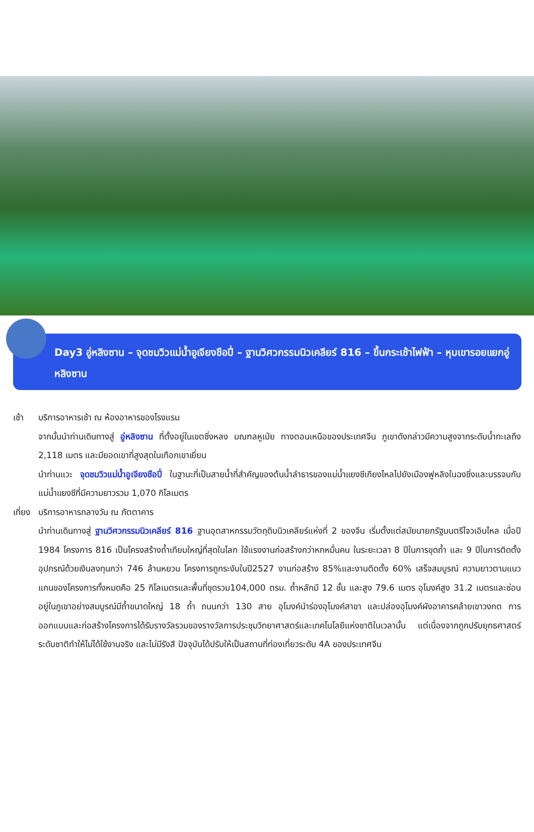Day3 อู่หลิงซาน – จุดชมวิวแม่น้ำอูเจียงชือปี่ – ฐานวิศวกรรมนิวเคลียร์ 816 – ขึ้นกระเช้าไฟฟ้า – หุบเขารอยแยกอู่หลิงซาน
เช้า บริการอาหารเช้า ณ ห้องอาหารของโรงแรม
จากนั้นนำท่านเดินทางสู่ อู่หลิงซาน ที่ตั้งอยู่ในเขตซิ่งหลง มณฑลหูเป่ย ทางตอนเหนือของประเทศจีน ภูเขาดังกล่าวมีความสูงจากระดับน้ำทะเลถึง 2,118 เมตร และมียอดเขาที่สูงสุดในเทือกเขาเยี่ยน
นำท่านแวะ จุดชมวิวแม่น้ำอูเจียงชือปี่ ในฐานะที่เป็นสายน้ำที่สำคัญของต้นน้ำลำธารของแม่น้ำแยงซีเกียงไหลไปยังเมืองฟูหลิงในฉงชิ่งและบรรจบกับแม่น้ำแยงซีที่มีความยาวรวม 1,070 กิโลเมตร
เที่ยง
บริการอาหารกลางวัน ณ ภัตตาคาร
นำท่านเดินทางสู่ ฐานวิศวกรรมนิวเคลียร์ 816 ฐานอุตสาหกรรมวัตถุดิบนิวเคลียร์แห่งที่ 2 ของจีน เริ่มตั้งแต่สมัยนายกรัฐมนตรีโจวเอินไหล เมื่อปี 1984 โครงการ 816 เป็นโครงสร้างถ้ำเทียมใหญ่ที่สุดในโลก ใช้แรงงานก่อสร้างกว่าหกหมื่นคน ในระยะเวลา 8 ปีในการขุดถ้ำ และ 9 ปีในการติดตั้งอุปกรณ์ด้วยเงินลงทุนกว่า 746 ล้านหยวน โครงการถูกระงับในปี2527 งานก่อสร้าง 85%และงานติดตั้ง 60% เสร็จสมบูรณ์ ความยาวตามแนวแกนของโครงการทั้งหมดคือ 25 กิโลเมตรและพื้นที่ขุดรวม104,000 ตรม. ถ้ำหลักมี 12 ชั้น และสูง 79.6 เมตร อุโมงค์สูง 31.2 เมตรและซ่อนอยู่ในภูเขาอย่างสมบูรณ์มีถ้ำขนาดใหญ่ 18 ถ้ำ ถนนกว่า 130 สาย อุโมงค์นำร่องอุโมงค์สาขา และปล่องอุโมงค์ผังอาคารคล้ายเขาวงกต การออกแบบและก่อสร้างโครงการได้รับรางวัลรวมของรางวัลการประชุมวิทยาศาสตร์และเทคโนโลยีแห่งชาติในเวลานั้น แต่เนื่องจากถูกปรับยุทธศาสตร์ระดับชาติทำให้ไม่ได้ใช้งานจริง และไม่มีรังสี ปัจจุบันได้ปรับให้เป็นสถานที่ท่องเที่ยวระดับ 4A ของประเทศจีน